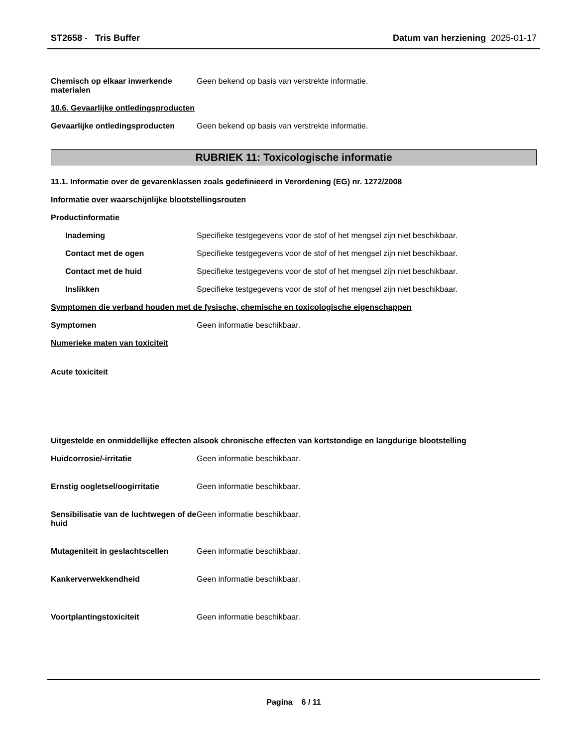ST2658 - Tris Buffer Datum van herziening 2025-01-17
Chemisch op elkaar inwerkende materialen
Geen bekend op basis van verstrekte informatie.
10.6. Gevaarlijke ontledingsproducten
Gevaarlijke ontledingsproducten
Geen bekend op basis van verstrekte informatie.
RUBRIEK 11: Toxicologische informatie
11.1. Informatie over de gevarenklassen zoals gedefinieerd in Verordening (EG) nr. 1272/2008
Informatie over waarschijnlijke blootstellingsrouten
Productinformatie
Inademing Specifieke testgegevens voor de stof of het mengsel zijn niet beschikbaar.
Contact met de ogen Specifieke testgegevens voor de stof of het mengsel zijn niet beschikbaar.
Contact met de huid Specifieke testgegevens voor de stof of het mengsel zijn niet beschikbaar.
Inslikken Specifieke testgegevens voor de stof of het mengsel zijn niet beschikbaar.
Symptomen die verband houden met de fysische, chemische en toxicologische eigenschappen
Symptomen Geen informatie beschikbaar.
Numerieke maten van toxiciteit
Acute toxiciteit
Uitgestelde en onmiddellijke effecten alsook chronische effecten van kortstondige en langdurige blootstelling
Huidcorrosie/-irritatie Geen informatie beschikbaar.
Ernstig oogletsel/oogirritatie Geen informatie beschikbaar.
Sensibilisatie van de luchtwegen of de huid
Geen informatie beschikbaar.
Mutageniteit in geslachtscellen
Geen informatie beschikbaar.
Kankerverwekkendheid Geen informatie beschikbaar.
Voortplantingstoxiciteit Geen informatie beschikbaar.
Pagina 6 / 11